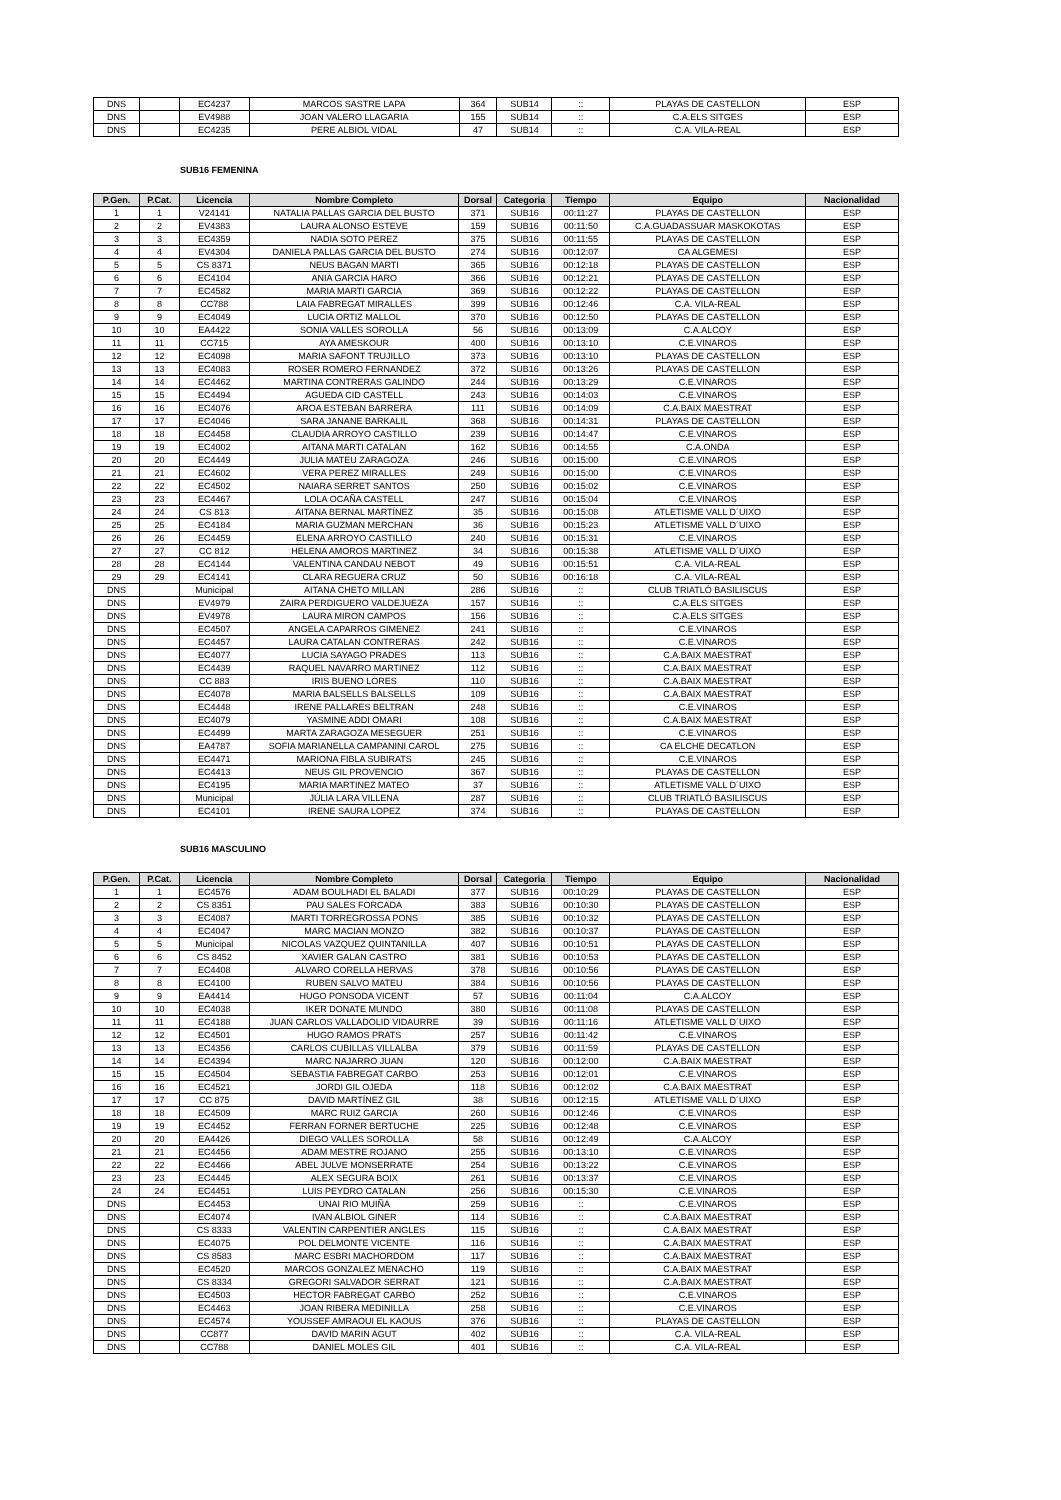| DNS | | EC4237 | MARCOS SASTRE LAPA | 364 | SUB14 | :: | PLAYAS DE CASTELLON | ESP |
| DNS | | EV4988 | JOAN VALERO LLAGARIA | 155 | SUB14 | :: | C.A.ELS SITGES | ESP |
| DNS | | EC4235 | PERE ALBIOL VIDAL | 47 | SUB14 | :: | C.A. VILA-REAL | ESP |
SUB16 FEMENINA
| P.Gen. | P.Cat. | Licencia | Nombre Completo | Dorsal | Categoria | Tiempo | Equipo | Nacionalidad |
| --- | --- | --- | --- | --- | --- | --- | --- | --- |
| 1 | 1 | V24141 | NATALIA PALLAS GARCIA DEL BUSTO | 371 | SUB16 | 00:11:27 | PLAYAS DE CASTELLON | ESP |
| 2 | 2 | EV4383 | LAURA ALONSO ESTEVE | 159 | SUB16 | 00:11:50 | C.A.GUADASSUAR MASKOKOTAS | ESP |
| 3 | 3 | EC4359 | NADIA SOTO PEREZ | 375 | SUB16 | 00:11:55 | PLAYAS DE CASTELLON | ESP |
| 4 | 4 | EV4304 | DANIELA PALLAS GARCIA DEL BUSTO | 274 | SUB16 | 00:12:07 | CA ALGEMESI | ESP |
| 5 | 5 | CS 8371 | NEUS BAGAN MARTI | 365 | SUB16 | 00:12:18 | PLAYAS DE CASTELLON | ESP |
| 6 | 6 | EC4104 | ANIA GARCIA HARO | 366 | SUB16 | 00:12:21 | PLAYAS DE CASTELLON | ESP |
| 7 | 7 | EC4582 | MARIA MARTI GARCIA | 369 | SUB16 | 00:12:22 | PLAYAS DE CASTELLON | ESP |
| 8 | 8 | CC788 | LAIA FABREGAT MIRALLES | 399 | SUB16 | 00:12:46 | C.A. VILA-REAL | ESP |
| 9 | 9 | EC4049 | LUCIA ORTIZ MALLOL | 370 | SUB16 | 00:12:50 | PLAYAS DE CASTELLON | ESP |
| 10 | 10 | EA4422 | SONIA VALLES SOROLLA | 56 | SUB16 | 00:13:09 | C.A.ALCOY | ESP |
| 11 | 11 | CC715 | AYA AMESKOUR | 400 | SUB16 | 00:13:10 | C.E.VINAROS | ESP |
| 12 | 12 | EC4098 | MARIA SAFONT TRUJILLO | 373 | SUB16 | 00:13:10 | PLAYAS DE CASTELLON | ESP |
| 13 | 13 | EC4083 | ROSER ROMERO FERNANDEZ | 372 | SUB16 | 00:13:26 | PLAYAS DE CASTELLON | ESP |
| 14 | 14 | EC4462 | MARTINA CONTRERAS GALINDO | 244 | SUB16 | 00:13:29 | C.E.VINAROS | ESP |
| 15 | 15 | EC4494 | AGUEDA CID CASTELL | 243 | SUB16 | 00:14:03 | C.E.VINAROS | ESP |
| 16 | 16 | EC4076 | AROA ESTEBAN BARRERA | 111 | SUB16 | 00:14:09 | C.A.BAIX MAESTRAT | ESP |
| 17 | 17 | EC4046 | SARA JANANE BARKALIL | 368 | SUB16 | 00:14:31 | PLAYAS DE CASTELLON | ESP |
| 18 | 18 | EC4458 | CLAUDIA ARROYO CASTILLO | 239 | SUB16 | 00:14:47 | C.E.VINAROS | ESP |
| 19 | 19 | EC4002 | AITANA MARTI CATALAN | 162 | SUB16 | 00:14:55 | C.A.ONDA | ESP |
| 20 | 20 | EC4449 | JULIA MATEU ZARAGOZA | 246 | SUB16 | 00:15:00 | C.E.VINAROS | ESP |
| 21 | 21 | EC4602 | VERA PEREZ MIRALLES | 249 | SUB16 | 00:15:00 | C.E.VINAROS | ESP |
| 22 | 22 | EC4502 | NAIARA SERRET SANTOS | 250 | SUB16 | 00:15:02 | C.E.VINAROS | ESP |
| 23 | 23 | EC4467 | LOLA OCAÑA CASTELL | 247 | SUB16 | 00:15:04 | C.E.VINAROS | ESP |
| 24 | 24 | CS 813 | AITANA BERNAL MARTÍNEZ | 35 | SUB16 | 00:15:08 | ATLETISME VALL D´UIXO | ESP |
| 25 | 25 | EC4184 | MARIA GUZMAN MERCHAN | 36 | SUB16 | 00:15:23 | ATLETISME VALL D´UIXO | ESP |
| 26 | 26 | EC4459 | ELENA ARROYO CASTILLO | 240 | SUB16 | 00:15:31 | C.E.VINAROS | ESP |
| 27 | 27 | CC 812 | HELENA AMOROS MARTINEZ | 34 | SUB16 | 00:15:38 | ATLETISME VALL D´UIXO | ESP |
| 28 | 28 | EC4144 | VALENTINA CANDAU NEBOT | 49 | SUB16 | 00:15:51 | C.A. VILA-REAL | ESP |
| 29 | 29 | EC4141 | CLARA REGUERA CRUZ | 50 | SUB16 | 00:16:18 | C.A. VILA-REAL | ESP |
| DNS | | Municipal | AITANA CHETO MILLAN | 286 | SUB16 | :: | CLUB TRIATLÓ BASILISCUS | ESP |
| DNS | | EV4979 | ZAIRA PERDIGUERO VALDEJUEZA | 157 | SUB16 | :: | C.A.ELS SITGES | ESP |
| DNS | | EV4978 | LAURA MIRON CAMPOS | 156 | SUB16 | :: | C.A.ELS SITGES | ESP |
| DNS | | EC4507 | ANGELA CAPARROS GIMENEZ | 241 | SUB16 | :: | C.E.VINAROS | ESP |
| DNS | | EC4457 | LAURA CATALAN CONTRERAS | 242 | SUB16 | :: | C.E.VINAROS | ESP |
| DNS | | EC4077 | LUCIA SAYAGO PRADES | 113 | SUB16 | :: | C.A.BAIX MAESTRAT | ESP |
| DNS | | EC4439 | RAQUEL NAVARRO MARTINEZ | 112 | SUB16 | :: | C.A.BAIX MAESTRAT | ESP |
| DNS | | CC 883 | IRIS BUENO LORES | 110 | SUB16 | :: | C.A.BAIX MAESTRAT | ESP |
| DNS | | EC4078 | MARIA BALSELLS BALSELLS | 109 | SUB16 | :: | C.A.BAIX MAESTRAT | ESP |
| DNS | | EC4448 | IRENE PALLARES BELTRAN | 248 | SUB16 | :: | C.E.VINAROS | ESP |
| DNS | | EC4079 | YASMINE ADDI OMARI | 108 | SUB16 | :: | C.A.BAIX MAESTRAT | ESP |
| DNS | | EC4499 | MARTA ZARAGOZA MESEGUER | 251 | SUB16 | :: | C.E.VINAROS | ESP |
| DNS | | EA4787 | SOFIA MARIANELLA CAMPANINI CAROL | 275 | SUB16 | :: | CA ELCHE DECATLON | ESP |
| DNS | | EC4471 | MARIONA FIBLA SUBIRATS | 245 | SUB16 | :: | C.E.VINAROS | ESP |
| DNS | | EC4413 | NEUS GIL PROVENCIO | 367 | SUB16 | :: | PLAYAS DE CASTELLON | ESP |
| DNS | | EC4195 | MARIA MARTINEZ MATEO | 37 | SUB16 | :: | ATLETISME VALL D´UIXO | ESP |
| DNS | | Municipal | JÚLIA LARA VILLENA | 287 | SUB16 | :: | CLUB TRIATLÓ BASILISCUS | ESP |
| DNS | | EC4101 | IRENE SAURA LOPEZ | 374 | SUB16 | :: | PLAYAS DE CASTELLON | ESP |
SUB16 MASCULINO
| P.Gen. | P.Cat. | Licencia | Nombre Completo | Dorsal | Categoria | Tiempo | Equipo | Nacionalidad |
| --- | --- | --- | --- | --- | --- | --- | --- | --- |
| 1 | 1 | EC4576 | ADAM BOULHADI EL BALADI | 377 | SUB16 | 00:10:29 | PLAYAS DE CASTELLON | ESP |
| 2 | 2 | CS 8351 | PAU SALES FORCADA | 383 | SUB16 | 00:10:30 | PLAYAS DE CASTELLON | ESP |
| 3 | 3 | EC4087 | MARTI TORREGROSSA PONS | 385 | SUB16 | 00:10:32 | PLAYAS DE CASTELLON | ESP |
| 4 | 4 | EC4047 | MARC MACIAN MONZO | 382 | SUB16 | 00:10:37 | PLAYAS DE CASTELLON | ESP |
| 5 | 5 | Municipal | NICOLAS VAZQUEZ QUINTANILLA | 407 | SUB16 | 00:10:51 | PLAYAS DE CASTELLON | ESP |
| 6 | 6 | CS 8452 | XAVIER GALAN CASTRO | 381 | SUB16 | 00:10:53 | PLAYAS DE CASTELLON | ESP |
| 7 | 7 | EC4408 | ALVARO CORELLA HERVAS | 378 | SUB16 | 00:10:56 | PLAYAS DE CASTELLON | ESP |
| 8 | 8 | EC4100 | RUBEN SALVO MATEU | 384 | SUB16 | 00:10:56 | PLAYAS DE CASTELLON | ESP |
| 9 | 9 | EA4414 | HUGO PONSODA VICENT | 57 | SUB16 | 00:11:04 | C.A.ALCOY | ESP |
| 10 | 10 | EC4038 | IKER DONATE MUNDO | 380 | SUB16 | 00:11:08 | PLAYAS DE CASTELLON | ESP |
| 11 | 11 | EC4188 | JUAN CARLOS VALLADOLID VIDAURRE | 39 | SUB16 | 00:11:16 | ATLETISME VALL D´UIXO | ESP |
| 12 | 12 | EC4501 | HUGO RAMOS PRATS | 257 | SUB16 | 00:11:42 | C.E.VINAROS | ESP |
| 13 | 13 | EC4356 | CARLOS CUBILLAS VILLALBA | 379 | SUB16 | 00:11:59 | PLAYAS DE CASTELLON | ESP |
| 14 | 14 | EC4394 | MARC NAJARRO JUAN | 120 | SUB16 | 00:12:00 | C.A.BAIX MAESTRAT | ESP |
| 15 | 15 | EC4504 | SEBASTIA FABREGAT CARBO | 253 | SUB16 | 00:12:01 | C.E.VINAROS | ESP |
| 16 | 16 | EC4521 | JORDI GIL OJEDA | 118 | SUB16 | 00:12:02 | C.A.BAIX MAESTRAT | ESP |
| 17 | 17 | CC 875 | DAVID MARTÍNEZ GIL | 38 | SUB16 | 00:12:15 | ATLETISME VALL D´UIXO | ESP |
| 18 | 18 | EC4509 | MARC RUIZ GARCIA | 260 | SUB16 | 00:12:46 | C.E.VINAROS | ESP |
| 19 | 19 | EC4452 | FERRAN FORNER BERTUCHE | 225 | SUB16 | 00:12:48 | C.E.VINAROS | ESP |
| 20 | 20 | EA4426 | DIEGO VALLES SOROLLA | 58 | SUB16 | 00:12:49 | C.A.ALCOY | ESP |
| 21 | 21 | EC4456 | ADAM MESTRE ROJANO | 255 | SUB16 | 00:13:10 | C.E.VINAROS | ESP |
| 22 | 22 | EC4466 | ABEL JULVE MONSERRATE | 254 | SUB16 | 00:13:22 | C.E.VINAROS | ESP |
| 23 | 23 | EC4445 | ALEX SEGURA BOIX | 261 | SUB16 | 00:13:37 | C.E.VINAROS | ESP |
| 24 | 24 | EC4451 | LUIS PEYDRO CATALAN | 256 | SUB16 | 00:15:30 | C.E.VINAROS | ESP |
| DNS | | EC4453 | UNAI RIO MUIÑA | 259 | SUB16 | :: | C.E.VINAROS | ESP |
| DNS | | EC4074 | IVAN ALBIOL GINER | 114 | SUB16 | :: | C.A.BAIX MAESTRAT | ESP |
| DNS | | CS 8333 | VALENTIN CARPENTIER ANGLES | 115 | SUB16 | :: | C.A.BAIX MAESTRAT | ESP |
| DNS | | EC4075 | POL DELMONTE VICENTE | 116 | SUB16 | :: | C.A.BAIX MAESTRAT | ESP |
| DNS | | CS 8583 | MARC ESBRI MACHORDOM | 117 | SUB16 | :: | C.A.BAIX MAESTRAT | ESP |
| DNS | | EC4520 | MARCOS GONZALEZ MENACHO | 119 | SUB16 | :: | C.A.BAIX MAESTRAT | ESP |
| DNS | | CS 8334 | GREGORI SALVADOR SERRAT | 121 | SUB16 | :: | C.A.BAIX MAESTRAT | ESP |
| DNS | | EC4503 | HECTOR FABREGAT CARBO | 252 | SUB16 | :: | C.E.VINAROS | ESP |
| DNS | | EC4463 | JOAN RIBERA MEDINILLA | 258 | SUB16 | :: | C.E.VINAROS | ESP |
| DNS | | EC4574 | YOUSSEF AMRAOUI EL KAOUS | 376 | SUB16 | :: | PLAYAS DE CASTELLON | ESP |
| DNS | | CC877 | DAVID MARIN AGUT | 402 | SUB16 | :: | C.A. VILA-REAL | ESP |
| DNS | | CC788 | DANIEL MOLES GIL | 401 | SUB16 | :: | C.A. VILA-REAL | ESP |